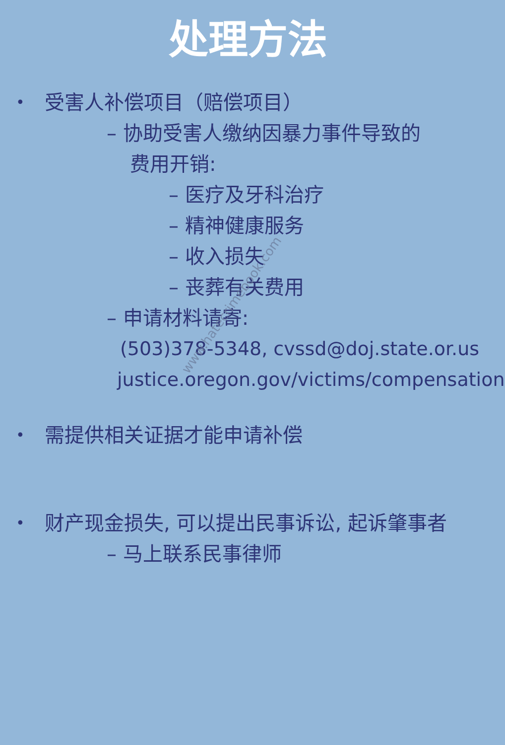处理方法
• 受害人补偿项目（赔偿项目）
– 协助受害人缴纳因暴力事件导致的
费用开销:
– 医疗及牙科治疗
– 精神健康服务
– 收入损失
– 丧葬有关费用
– 申请材料请寄:
(503)378-5348, cvssd@doj.state.or.us
justice.oregon.gov/victims/compensation
• 需提供相关证据才能申请补偿
• 财产现金损失, 可以提出民事诉讼, 起诉肇事者
– 马上联系民事律师
www.hatecrimebook.com